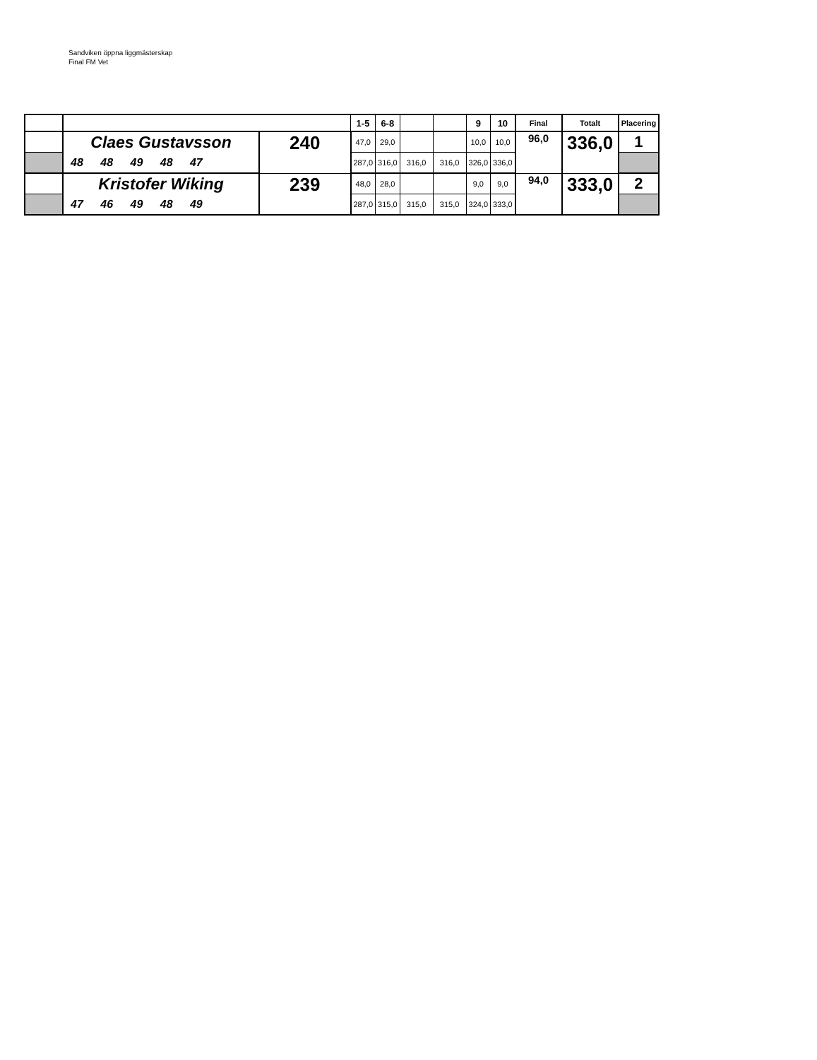Sandviken öppna liggmästerskap
Final FM Vet
| | | | 1-5 | 6-8 | | | 9 | 10 | Final | Totalt | Placering |
| --- | --- | --- | --- | --- | --- | --- | --- | --- | --- | --- | --- |
| | Claes Gustavsson | 240 | 47,0 | 29,0 | | | 10,0 | 10,0 | 96,0 | 336,0 | 1 |
| | 48 48 49 48 47 | | 287,0 | 316,0 | 316,0 | 316,0 | 326,0 | 336,0 | | | |
| | Kristofer Wiking | 239 | 48,0 | 28,0 | | | 9,0 | 9,0 | 94,0 | 333,0 | 2 |
| | 47 46 49 48 49 | | 287,0 | 315,0 | 315,0 | 315,0 | 324,0 | 333,0 | | | |